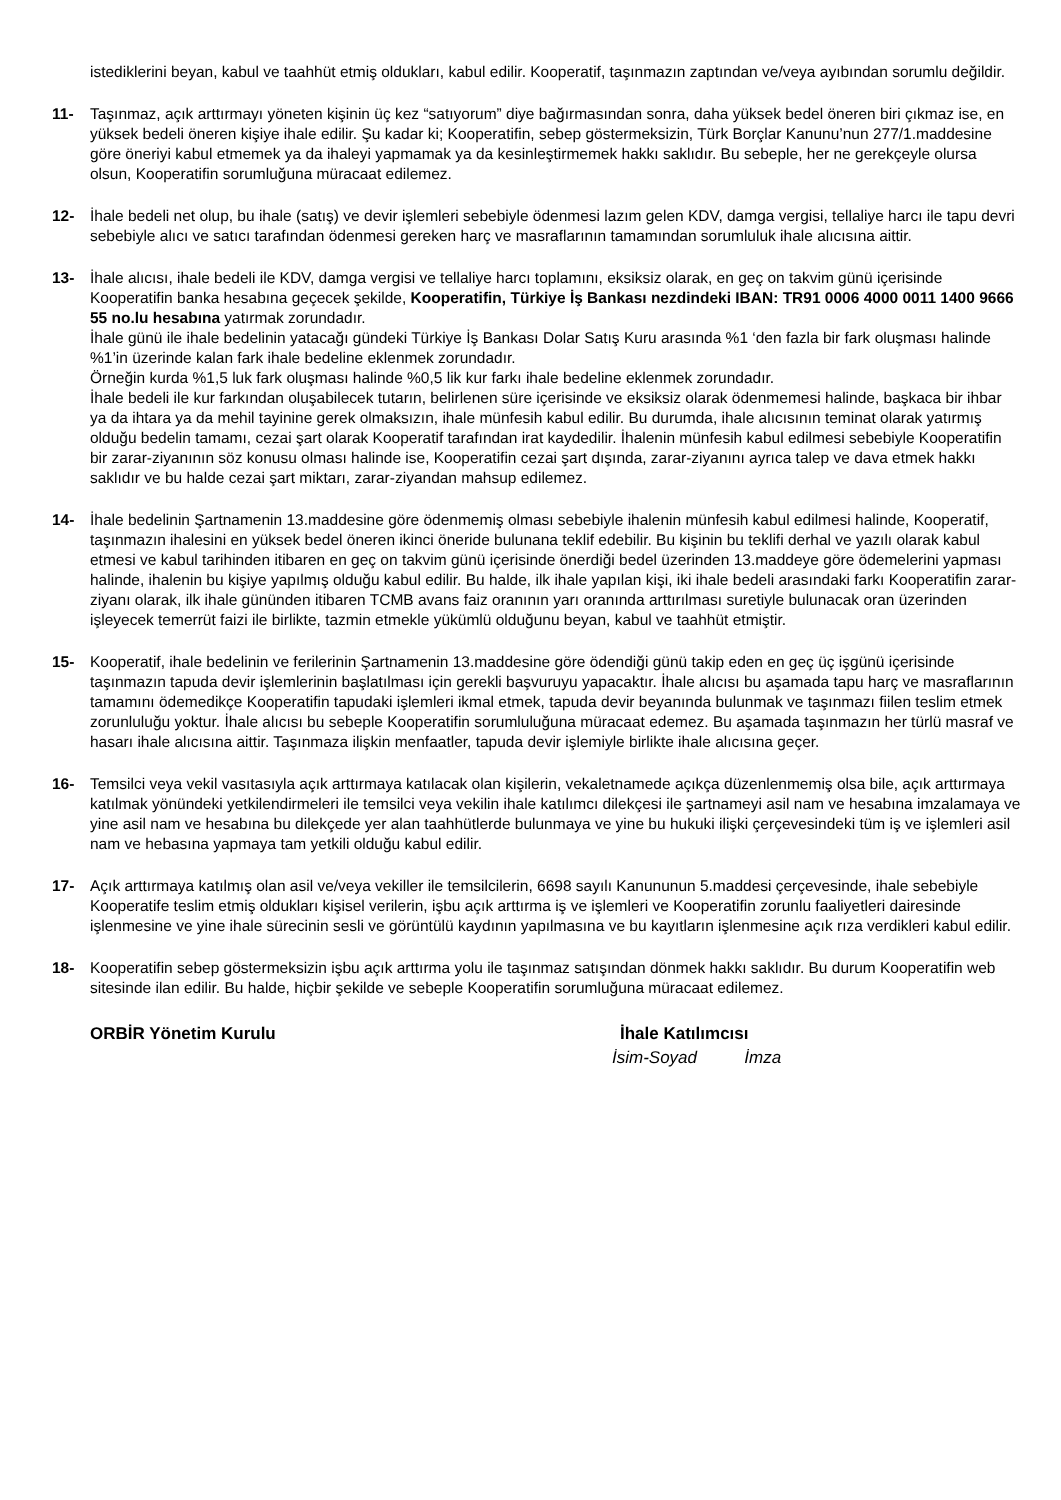istediklerini beyan, kabul ve taahhüt etmiş oldukları, kabul edilir. Kooperatif, taşınmazın zaptından ve/veya ayıbından sorumlu değildir.
11- Taşınmaz, açık arttırmayı yöneten kişinin üç kez “satıyorum” diye bağırmasından sonra, daha yüksek bedel öneren biri çıkmaz ise, en yüksek bedeli öneren kişiye ihale edilir. Şu kadar ki; Kooperatifin, sebep göstermeksizin, Türk Borçlar Kanunu’nun 277/1.maddesine göre öneriyi kabul etmemek ya da ihaleyi yapmamak ya da kesinleştirmemek hakkı saklıdır. Bu sebeple, her ne gerekçeyle olursa olsun, Kooperatifin sorumluğuna müracaat edilemez.
12- İhale bedeli net olup, bu ihale (satış) ve devir işlemleri sebebiyle ödenmesi lazım gelen KDV, damga vergisi, tellaliye harcı ile tapu devri sebebiyle alıcı ve satıcı tarafından ödenmesi gereken harç ve masraflarının tamamından sorumluluk ihale alıcısına aittir.
13- İhale alıcısı, ihale bedeli ile KDV, damga vergisi ve tellaliye harcı toplamını, eksiksiz olarak, en geç on takvim günü içerisinde Kooperatifin banka hesabına geçecek şekilde, Kooperatifin, Türkiye İş Bankası nezdindeki IBAN: TR91 0006 4000 0011 1400 9666 55 no.lu hesabına yatırmak zorundadır.
İhale günü ile ihale bedelinin yatacağı gündeki Türkiye İş Bankası Dolar Satış Kuru arasında %1 ‘den fazla bir fark oluşması halinde %1’in üzerinde kalan fark ihale bedeline eklenmek zorundadır.
Örneğin kurda %1,5 luk fark oluşması halinde %0,5 lik kur farkı ihale bedeline eklenmek zorundadır.
İhale bedeli ile kur farkından oluşabilecek tutarın, belirlenen süre içerisinde ve eksiksiz olarak ödenmemesi halinde, başkaca bir ihbar ya da ihtara ya da mehil tayinine gerek olmaksızın, ihale münfesih kabul edilir. Bu durumda, ihale alıcısının teminat olarak yatırmış olduğu bedelin tamamı, cezai şart olarak Kooperatif tarafından irat kaydedilir. İhalenin münfesih kabul edilmesi sebebiyle Kooperatifin bir zarar-ziyanının söz konusu olması halinde ise, Kooperatifin cezai şart dışında, zarar-ziyanını ayrıca talep ve dava etmek hakkı saklıdır ve bu halde cezai şart miktarı, zarar-ziyandan mahsup edilemez.
14- İhale bedelinin Şartnamenin 13.maddesine göre ödenmemiş olması sebebiyle ihalenin münfesih kabul edilmesi halinde, Kooperatif, taşınmazın ihalesini en yüksek bedel öneren ikinci öneride bulunana teklif edebilir. Bu kişinin bu teklifi derhal ve yazılı olarak kabul etmesi ve kabul tarihinden itibaren en geç on takvim günü içerisinde önerdiği bedel üzerinden 13.maddeye göre ödemelerini yapması halinde, ihalenin bu kişiye yapılmış olduğu kabul edilir. Bu halde, ilk ihale yapılan kişi, iki ihale bedeli arasındaki farkı Kooperatifin zarar-ziyanı olarak, ilk ihale gününden itibaren TCMB avans faiz oranının yarı oranında arttırılması suretiyle bulunacak oran üzerinden işleyecek temerrüt faizi ile birlikte, tazmin etmekle yükümlü olduğunu beyan, kabul ve taahhüt etmiştir.
15- Kooperatif, ihale bedelinin ve ferilerinin Şartnamenin 13.maddesine göre ödendiği günü takip eden en geç üç işgünü içerisinde taşınmazın tapuda devir işlemlerinin başlatılması için gerekli başvuruyu yapacaktır. İhale alıcısı bu aşamada tapu harç ve masraflarının tamamını ödemedikçe Kooperatifin tapudaki işlemleri ikmal etmek, tapuda devir beyanında bulunmak ve taşınmazı fiilen teslim etmek zorunluluğu yoktur. İhale alıcısı bu sebeple Kooperatifin sorumluluğuna müracaat edemez. Bu aşamada taşınmazın her türlü masraf ve hasarı ihale alıcısına aittir. Taşınmaza ilişkin menfaatler, tapuda devir işlemiyle birlikte ihale alıcısına geçer.
16- Temsilci veya vekil vasıtasıyla açık arttırmaya katılacak olan kişilerin, vekaletnamede açıkça düzenlenmemiş olsa bile, açık arttırmaya katılmak yönündeki yetkilendirmeleri ile temsilci veya vekilin ihale katılımcı dilekçesi ile şartnameyi asil nam ve hesabına imzalamaya ve yine asil nam ve hesabına bu dilekçede yer alan taahhütlerde bulunmaya ve yine bu hukuki ilişki çerçevesindeki tüm iş ve işlemleri asil nam ve hebasına yapmaya tam yetkili olduğu kabul edilir.
17- Açık arttırmaya katılmış olan asil ve/veya vekiller ile temsilcilerin, 6698 sayılı Kanununun 5.maddesi çerçevesinde, ihale sebebiyle Kooperatife teslim etmiş oldukları kişisel verilerin, işbu açık arttırma iş ve işlemleri ve Kooperatifin zorunlu faaliyetleri dairesinde işlenmesine ve yine ihale sürecinin sesli ve görüntülü kaydının yapılmasına ve bu kayıtların işlenmesine açık rıza verdikleri kabul edilir.
18- Kooperatifin sebep göstermeksizin işbu açık arttırma yolu ile taşınmaz satışından dönmek hakkı saklıdır. Bu durum Kooperatifin web sitesinde ilan edilir. Bu halde, hiçbir şekilde ve sebeple Kooperatifin sorumluğuna müracaat edilemez.
ORBİR Yönetim Kurulu İhale Katılımcısı
İsim-Soyad İmza